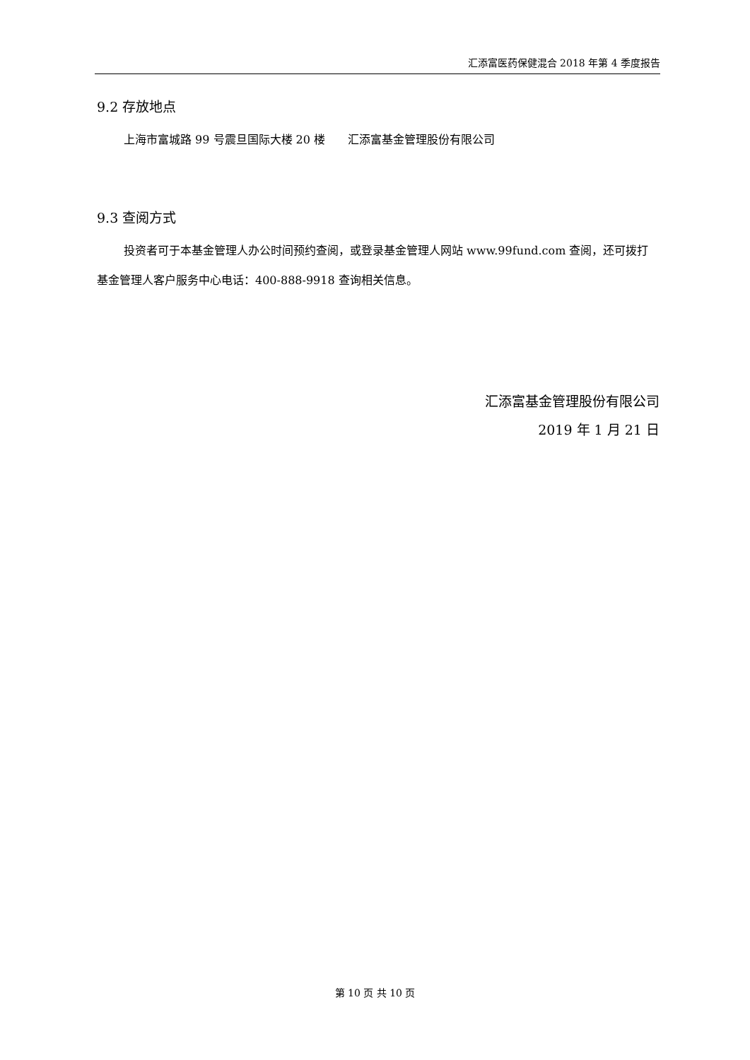汇添富医药保健混合 2018 年第 4 季度报告
9.2 存放地点
上海市富城路 99 号震旦国际大楼 20 楼　　汇添富基金管理股份有限公司
9.3 查阅方式
投资者可于本基金管理人办公时间预约查阅，或登录基金管理人网站 www.99fund.com 查阅，还可拨打基金管理人客户服务中心电话：400-888-9918 查询相关信息。
汇添富基金管理股份有限公司
2019 年 1 月 21 日
第 10 页 共 10 页